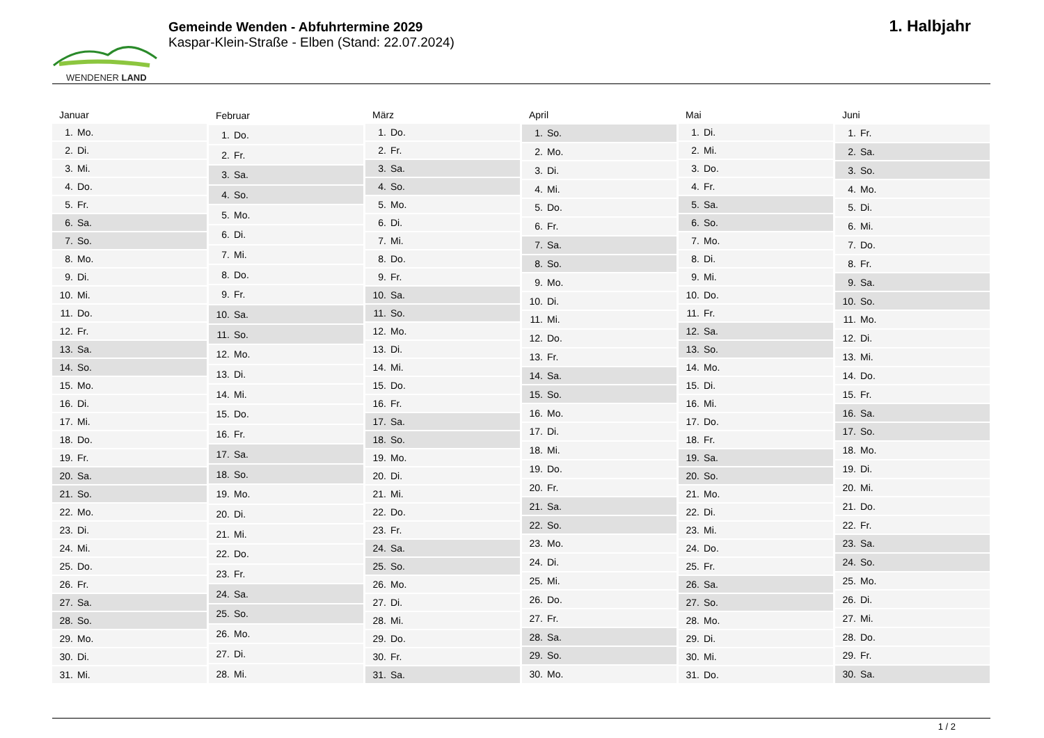WENDENER LAND
Gemeinde Wenden - Abfuhrtermine 2029
Kaspar-Klein-Straße - Elben (Stand: 22.07.2024)
1. Halbjahr
| Januar | |
| --- | --- |
| 1. | Mo. |
| 2. | Di. |
| 3. | Mi. |
| 4. | Do. |
| 5. | Fr. |
| 6. | Sa. |
| 7. | So. |
| 8. | Mo. |
| 9. | Di. |
| 10. | Mi. |
| 11. | Do. |
| 12. | Fr. |
| 13. | Sa. |
| 14. | So. |
| 15. | Mo. |
| 16. | Di. |
| 17. | Mi. |
| 18. | Do. |
| 19. | Fr. |
| 20. | Sa. |
| 21. | So. |
| 22. | Mo. |
| 23. | Di. |
| 24. | Mi. |
| 25. | Do. |
| 26. | Fr. |
| 27. | Sa. |
| 28. | So. |
| 29. | Mo. |
| 30. | Di. |
| 31. | Mi. |
| Februar | |
| --- | --- |
| 1. | Do. |
| 2. | Fr. |
| 3. | Sa. |
| 4. | So. |
| 5. | Mo. |
| 6. | Di. |
| 7. | Mi. |
| 8. | Do. |
| 9. | Fr. |
| 10. | Sa. |
| 11. | So. |
| 12. | Mo. |
| 13. | Di. |
| 14. | Mi. |
| 15. | Do. |
| 16. | Fr. |
| 17. | Sa. |
| 18. | So. |
| 19. | Mo. |
| 20. | Di. |
| 21. | Mi. |
| 22. | Do. |
| 23. | Fr. |
| 24. | Sa. |
| 25. | So. |
| 26. | Mo. |
| 27. | Di. |
| 28. | Mi. |
| März | |
| --- | --- |
| 1. | Do. |
| 2. | Fr. |
| 3. | Sa. |
| 4. | So. |
| 5. | Mo. |
| 6. | Di. |
| 7. | Mi. |
| 8. | Do. |
| 9. | Fr. |
| 10. | Sa. |
| 11. | So. |
| 12. | Mo. |
| 13. | Di. |
| 14. | Mi. |
| 15. | Do. |
| 16. | Fr. |
| 17. | Sa. |
| 18. | So. |
| 19. | Mo. |
| 20. | Di. |
| 21. | Mi. |
| 22. | Do. |
| 23. | Fr. |
| 24. | Sa. |
| 25. | So. |
| 26. | Mo. |
| 27. | Di. |
| 28. | Mi. |
| 29. | Do. |
| 30. | Fr. |
| 31. | Sa. |
| April | |
| --- | --- |
| 1. | So. |
| 2. | Mo. |
| 3. | Di. |
| 4. | Mi. |
| 5. | Do. |
| 6. | Fr. |
| 7. | Sa. |
| 8. | So. |
| 9. | Mo. |
| 10. | Di. |
| 11. | Mi. |
| 12. | Do. |
| 13. | Fr. |
| 14. | Sa. |
| 15. | So. |
| 16. | Mo. |
| 17. | Di. |
| 18. | Mi. |
| 19. | Do. |
| 20. | Fr. |
| 21. | Sa. |
| 22. | So. |
| 23. | Mo. |
| 24. | Di. |
| 25. | Mi. |
| 26. | Do. |
| 27. | Fr. |
| 28. | Sa. |
| 29. | So. |
| 30. | Mo. |
| Mai | |
| --- | --- |
| 1. | Di. |
| 2. | Mi. |
| 3. | Do. |
| 4. | Fr. |
| 5. | Sa. |
| 6. | So. |
| 7. | Mo. |
| 8. | Di. |
| 9. | Mi. |
| 10. | Do. |
| 11. | Fr. |
| 12. | Sa. |
| 13. | So. |
| 14. | Mo. |
| 15. | Di. |
| 16. | Mi. |
| 17. | Do. |
| 18. | Fr. |
| 19. | Sa. |
| 20. | So. |
| 21. | Mo. |
| 22. | Di. |
| 23. | Mi. |
| 24. | Do. |
| 25. | Fr. |
| 26. | Sa. |
| 27. | So. |
| 28. | Mo. |
| 29. | Di. |
| 30. | Mi. |
| 31. | Do. |
| Juni | |
| --- | --- |
| 1. | Fr. |
| 2. | Sa. |
| 3. | So. |
| 4. | Mo. |
| 5. | Di. |
| 6. | Mi. |
| 7. | Do. |
| 8. | Fr. |
| 9. | Sa. |
| 10. | So. |
| 11. | Mo. |
| 12. | Di. |
| 13. | Mi. |
| 14. | Do. |
| 15. | Fr. |
| 16. | Sa. |
| 17. | So. |
| 18. | Mo. |
| 19. | Di. |
| 20. | Mi. |
| 21. | Do. |
| 22. | Fr. |
| 23. | Sa. |
| 24. | So. |
| 25. | Mo. |
| 26. | Di. |
| 27. | Mi. |
| 28. | Do. |
| 29. | Fr. |
| 30. | Sa. |
1 / 2